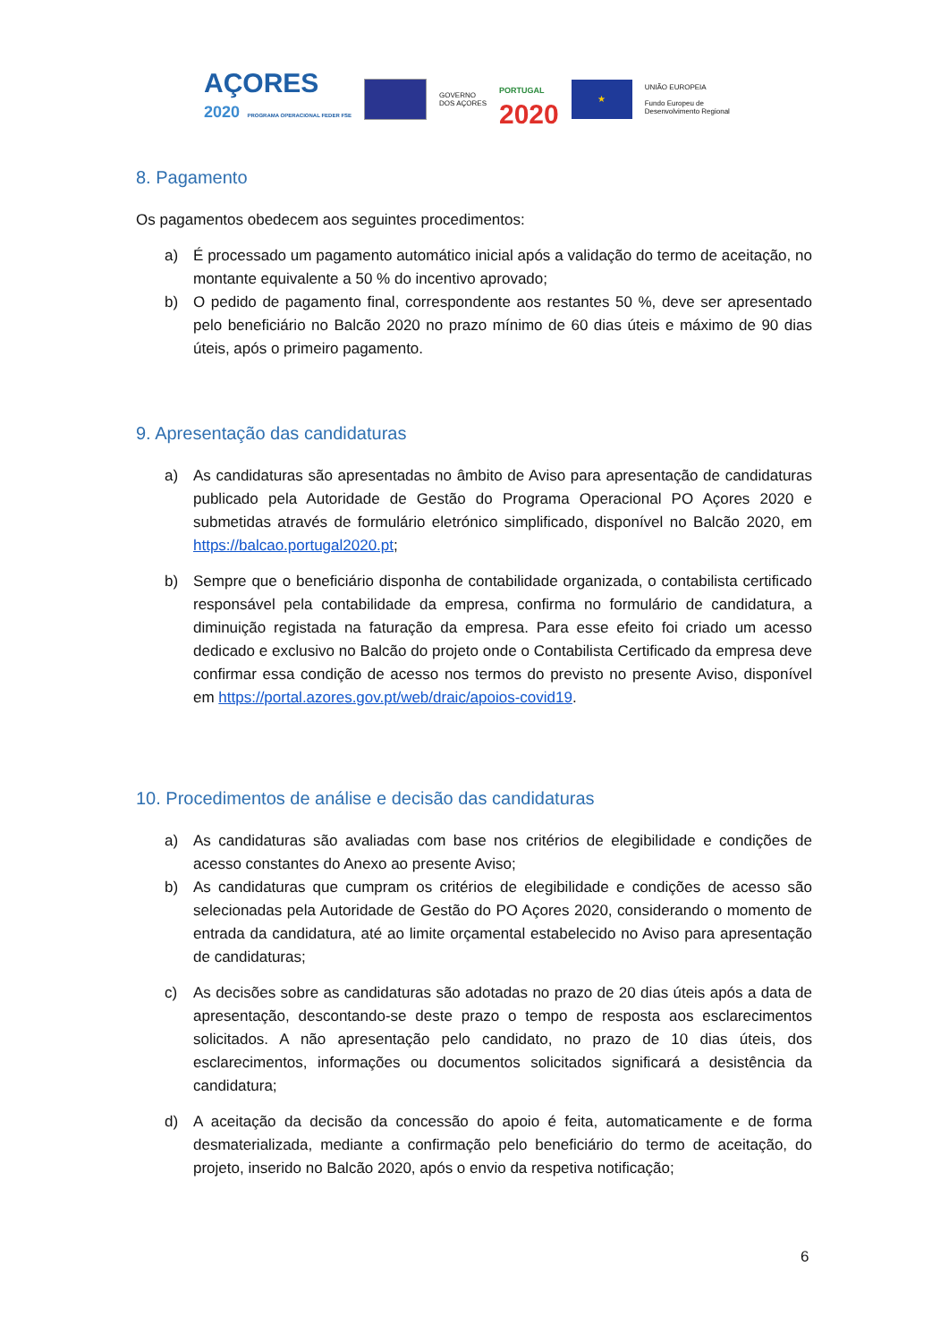AÇORES
2020 PROGRAMA OPERACIONAL FEDER FSE
GOVERNO
DOS AÇORES
PORTUGAL
2020
★
UNIÃO EUROPEIA
Fundo Europeu de
Desenvolvimento Regional
8. Pagamento
Os pagamentos obedecem aos seguintes procedimentos:
a) É processado um pagamento automático inicial após a validação do termo de aceitação, no montante equivalente a 50 % do incentivo aprovado;
b) O pedido de pagamento final, correspondente aos restantes 50 %, deve ser apresentado pelo beneficiário no Balcão 2020 no prazo mínimo de 60 dias úteis e máximo de 90 dias úteis, após o primeiro pagamento.
9. Apresentação das candidaturas
a) As candidaturas são apresentadas no âmbito de Aviso para apresentação de candidaturas publicado pela Autoridade de Gestão do Programa Operacional PO Açores 2020 e submetidas através de formulário eletrónico simplificado, disponível no Balcão 2020, em https://balcao.portugal2020.pt;
b) Sempre que o beneficiário disponha de contabilidade organizada, o contabilista certificado responsável pela contabilidade da empresa, confirma no formulário de candidatura, a diminuição registada na faturação da empresa. Para esse efeito foi criado um acesso dedicado e exclusivo no Balcão do projeto onde o Contabilista Certificado da empresa deve confirmar essa condição de acesso nos termos do previsto no presente Aviso, disponível em https://portal.azores.gov.pt/web/draic/apoios-covid19.
10. Procedimentos de análise e decisão das candidaturas
a) As candidaturas são avaliadas com base nos critérios de elegibilidade e condições de acesso constantes do Anexo ao presente Aviso;
b) As candidaturas que cumpram os critérios de elegibilidade e condições de acesso são selecionadas pela Autoridade de Gestão do PO Açores 2020, considerando o momento de entrada da candidatura, até ao limite orçamental estabelecido no Aviso para apresentação de candidaturas;
c) As decisões sobre as candidaturas são adotadas no prazo de 20 dias úteis após a data de apresentação, descontando-se deste prazo o tempo de resposta aos esclarecimentos solicitados. A não apresentação pelo candidato, no prazo de 10 dias úteis, dos esclarecimentos, informações ou documentos solicitados significará a desistência da candidatura;
d) A aceitação da decisão da concessão do apoio é feita, automaticamente e de forma desmaterializada, mediante a confirmação pelo beneficiário do termo de aceitação, do projeto, inserido no Balcão 2020, após o envio da respetiva notificação;
6